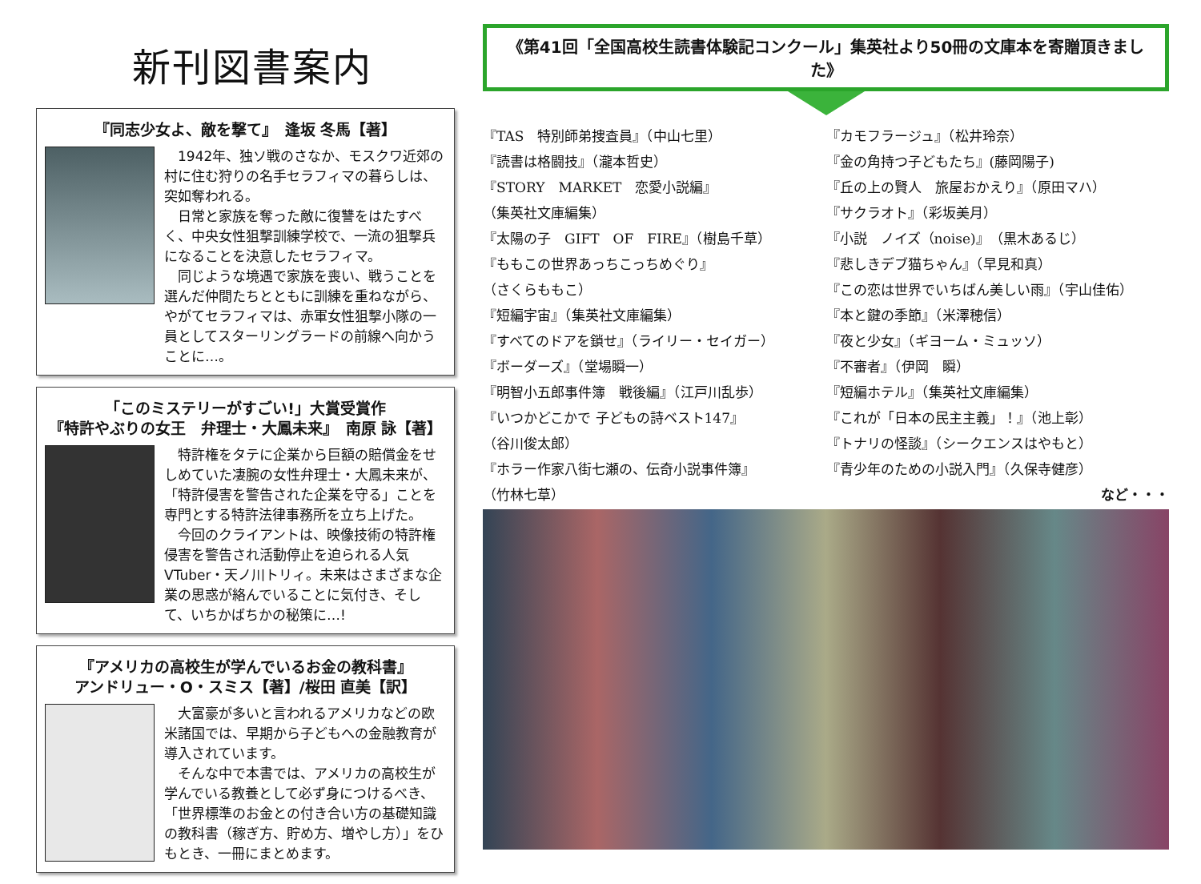新刊図書案内
『同志少女よ、敵を撃て』　逢坂 冬馬【著】
　1942年、独ソ戦のさなか、モスクワ近郊の村に住む狩りの名手セラフィマの暮らしは、突如奪われる。
　日常と家族を奪った敵に復讐をはたすべく、中央女性狙撃訓練学校で、一流の狙撃兵になることを決意したセラフィマ。
　同じような境遇で家族を喪い、戦うことを選んだ仲間たちとともに訓練を重ねながら、やがてセラフィマは、赤軍女性狙撃小隊の一員としてスターリングラードの前線へ向かうことに…。
「このミステリーがすごい!」大賞受賞作
『特許やぶりの女王　弁理士・大鳳未来』　南原 詠【著】
　特許権をタテに企業から巨額の賠償金をせしめていた凄腕の女性弁理士・大鳳未来が、「特許侵害を警告された企業を守る」ことを専門とする特許法律事務所を立ち上げた。
　今回のクライアントは、映像技術の特許権侵害を警告され活動停止を迫られる人気VTuber・天ノ川トリィ。未来はさまざまな企業の思惑が絡んでいることに気付き、そして、いちかばちかの秘策に…!
『アメリカの高校生が学んでいるお金の教科書』
アンドリュー・O・スミス【著】/桜田 直美【訳】
　大富豪が多いと言われるアメリカなどの欧米諸国では、早期から子どもへの金融教育が導入されています。
　そんな中で本書では、アメリカの高校生が学んでいる教養として必ず身につけるべき、「世界標準のお金との付き合い方の基礎知識の教科書（稼ぎ方、貯め方、増やし方）」をひもとき、一冊にまとめます。
《第41回「全国高校生読書体験記コンクール」集英社より50冊の文庫本を寄贈頂きました》
『TAS　特別師弟捜査員』（中山七里）
『読書は格闘技』（瀧本哲史）
『STORY　MARKET　恋愛小説編』
（集英社文庫編集）
『太陽の子　GIFT　OF　FIRE』（樹島千草）
『ももこの世界あっちこっちめぐり』
（さくらももこ）
『短編宇宙』（集英社文庫編集）
『すべてのドアを鎖せ』（ライリー・セイガー）
『ボーダーズ』（堂場瞬一）
『明智小五郎事件簿　戦後編』（江戸川乱歩）
『いつかどこかで 子どもの詩ベスト147』
（谷川俊太郎）
『ホラー作家八街七瀬の、伝奇小説事件簿』
（竹林七草）
『カモフラージュ』（松井玲奈）
『金の角持つ子どもたち』(藤岡陽子)
『丘の上の賢人　旅屋おかえり』（原田マハ）
『サクラオト』（彩坂美月）
『小説　ノイズ（noise)』（黒木あるじ）
『悲しきデブ猫ちゃん』（早見和真）
『この恋は世界でいちばん美しい雨』（宇山佳佑）
『本と鍵の季節』（米澤穂信）
『夜と少女』（ギヨーム・ミュッソ）
『不審者』（伊岡　瞬）
『短編ホテル』（集英社文庫編集）
『これが「日本の民主主義」！』（池上彰）
『トナリの怪談』（シークエンスはやもと）
『青少年のための小説入門』（久保寺健彦）
など・・・